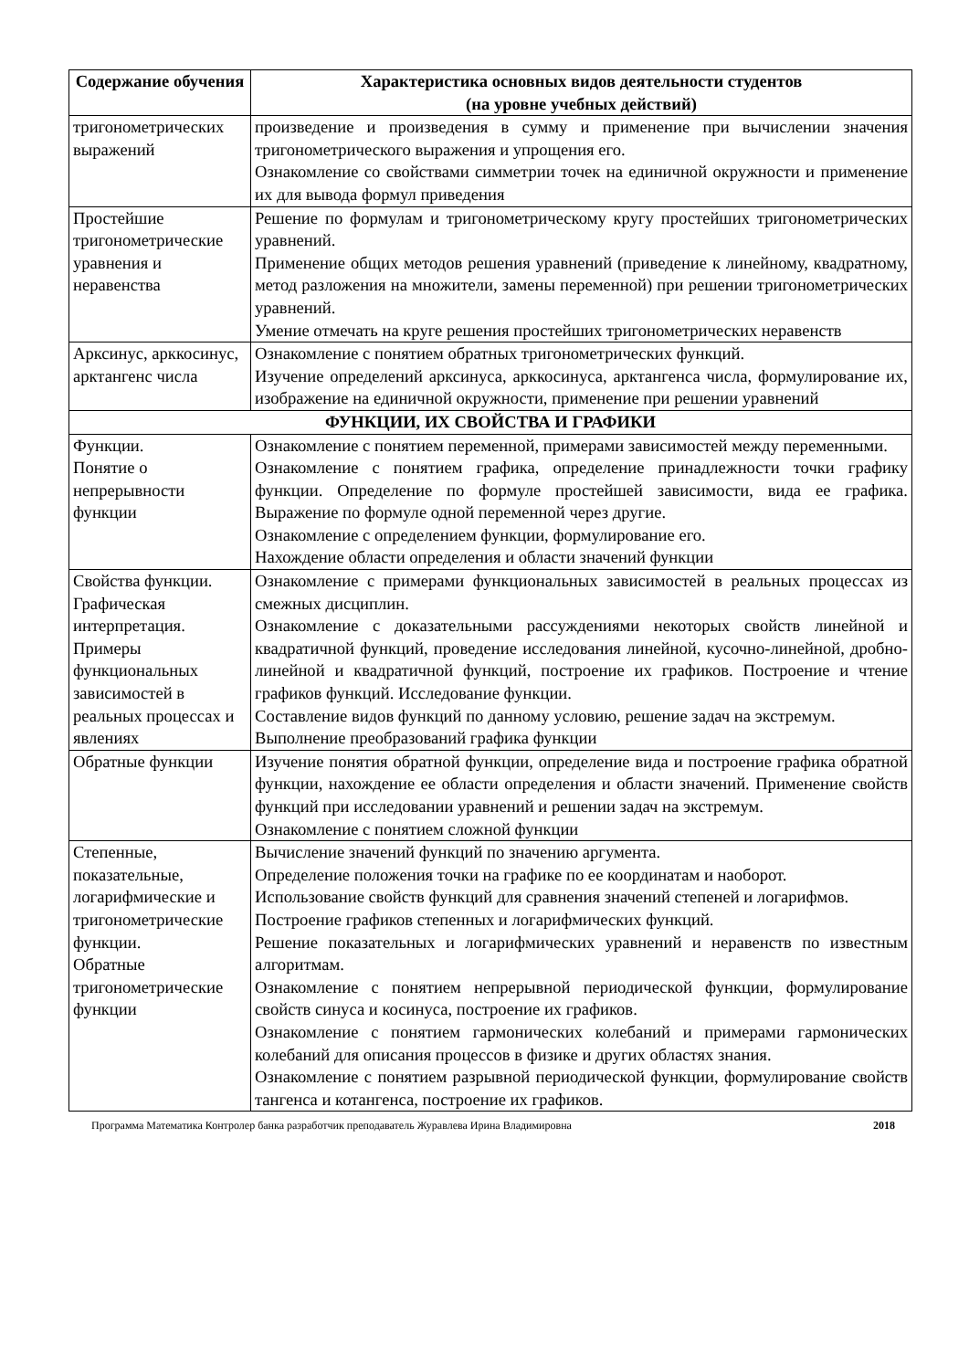| Содержание обучения | Характеристика основных видов деятельности студентов (на уровне учебных действий) |
| --- | --- |
| тригонометрических выражений | произведение и произведения в сумму и применение при вычислении значения тригонометрического выражения и упрощения его. Ознакомление со свойствами симметрии точек на единичной окружности и применение их для вывода формул приведения |
| Простейшие тригонометрические уравнения и неравенства | Решение по формулам и тригонометрическому кругу простейших тригонометрических уравнений. Применение общих методов решения уравнений (приведение к линейному, квадратному, метод разложения на множители, замены переменной) при решении тригонометрических уравнений. Умение отмечать на круге решения простейших тригонометрических неравенств |
| Арксинус, арккосинус, арктангенс числа | Ознакомление с понятием обратных тригонометрических функций. Изучение определений арксинуса, арккосинуса, арктангенса числа, формулирование их, изображение на единичной окружности, применение при решении уравнений |
| ФУНКЦИИ, ИХ СВОЙСТВА И ГРАФИКИ | |
| Функции. Понятие о непрерывности функции | Ознакомление с понятием переменной, примерами зависимостей между переменными. Ознакомление с понятием графика, определение принадлежности точки графику функции. Определение по формуле простейшей зависимости, вида ее графика. Выражение по формуле одной переменной через другие. Ознакомление с определением функции, формулирование его. Нахождение области определения и области значений функции |
| Свойства функции. Графическая интерпретация. Примеры функциональных зависимостей в реальных процессах и явлениях | Ознакомление с примерами функциональных зависимостей в реальных процессах из смежных дисциплин. Ознакомление с доказательными рассуждениями некоторых свойств линейной и квадратичной функций, проведение исследования линейной, кусочно-линейной, дробно-линейной и квадратичной функций, построение их графиков. Построение и чтение графиков функций. Исследование функции. Составление видов функций по данному условию, решение задач на экстремум. Выполнение преобразований графика функции |
| Обратные функции | Изучение понятия обратной функции, определение вида и построение графика обратной функции, нахождение ее области определения и области значений. Применение свойств функций при исследовании уравнений и решении задач на экстремум. Ознакомление с понятием сложной функции |
| Степенные, показательные, логарифмические и тригонометрические функции. Обратные тригонометрические функции | Вычисление значений функций по значению аргумента. Определение положения точки на графике по ее координатам и наоборот. Использование свойств функций для сравнения значений степеней и логарифмов. Построение графиков степенных и логарифмических функций. Решение показательных и логарифмических уравнений и неравенств по известным алгоритмам. Ознакомление с понятием непрерывной периодической функции, формулирование свойств синуса и косинуса, построение их графиков. Ознакомление с понятием гармонических колебаний и примерами гармонических колебаний для описания процессов в физике и других областях знания. Ознакомление с понятием разрывной периодической функции, формулирование свойств тангенса и котангенса, построение их графиков. |
Программа Математика Контролер банка разработчик преподаватель Журавлева Ирина Владимировна 2018